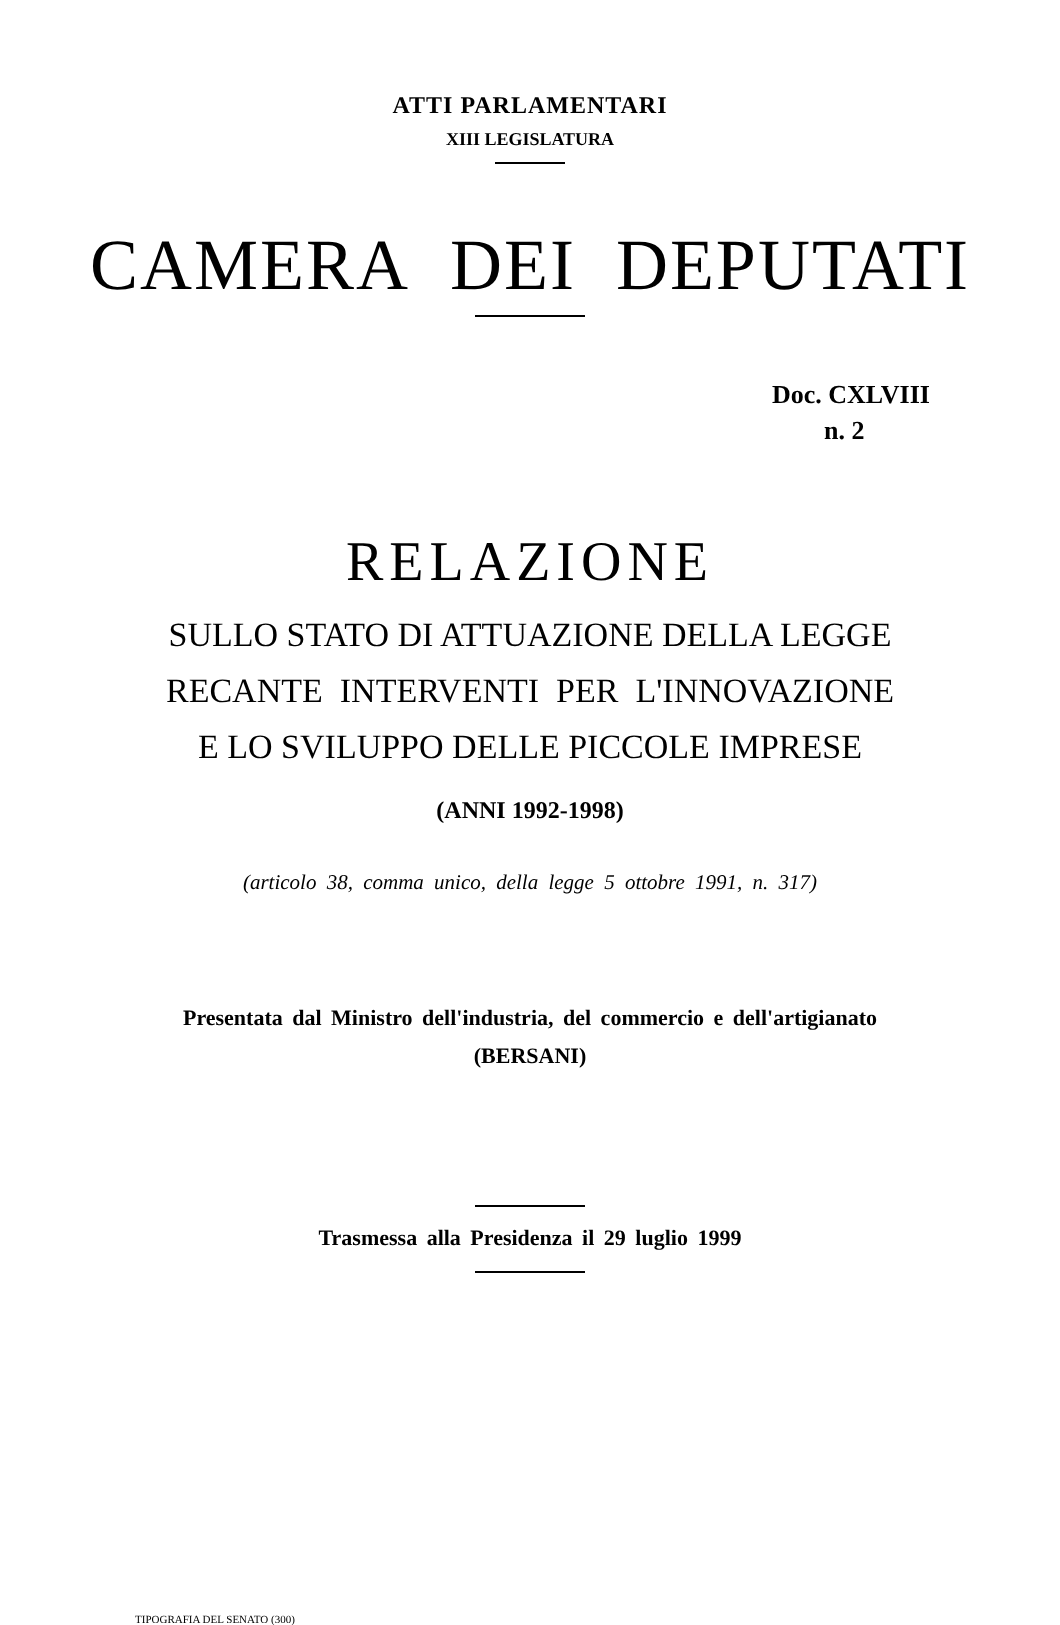ATTI PARLAMENTARI
XIII LEGISLATURA
CAMERA DEI DEPUTATI
Doc. CXLVIII
n. 2
RELAZIONE
SULLO STATO DI ATTUAZIONE DELLA LEGGE
RECANTE INTERVENTI PER L'INNOVAZIONE
E LO SVILUPPO DELLE PICCOLE IMPRESE
(ANNI 1992-1998)
(articolo 38, comma unico, della legge 5 ottobre 1991, n. 317)
Presentata dal Ministro dell'industria, del commercio e dell'artigianato
(BERSANI)
Trasmessa alla Presidenza il 29 luglio 1999
TIPOGRAFIA DEL SENATO (300)